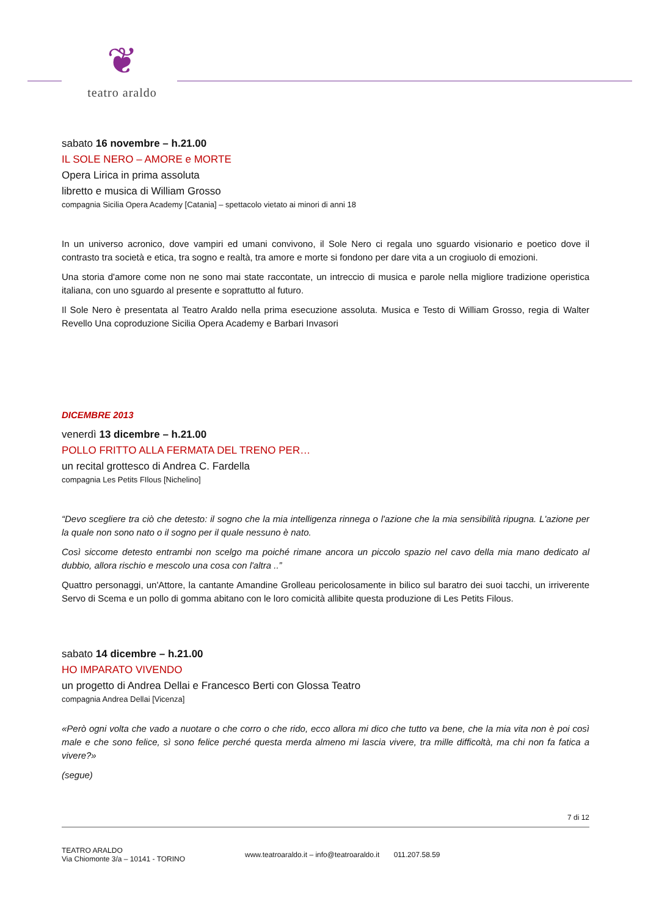❦
teatro araldo
sabato 16 novembre – h.21.00
IL SOLE NERO – AMORE e MORTE
Opera Lirica in prima assoluta
libretto e musica di William Grosso
compagnia Sicilia Opera Academy [Catania] – spettacolo vietato ai minori di anni 18
In un universo acronico, dove vampiri ed umani convivono, il Sole Nero ci regala uno sguardo visionario e poetico dove il contrasto tra società e etica, tra sogno e realtà, tra amore e morte si fondono per dare vita a un crogiuolo di emozioni.
Una storia d'amore come non ne sono mai state raccontate, un intreccio di musica e parole nella migliore tradizione operistica italiana, con uno sguardo al presente e soprattutto al futuro.
Il Sole Nero è presentata al Teatro Araldo nella prima esecuzione assoluta. Musica e Testo di William Grosso, regia di Walter Revello Una coproduzione Sicilia Opera Academy e Barbari Invasori
DICEMBRE 2013
venerdì 13 dicembre – h.21.00
POLLO FRITTO ALLA FERMATA DEL TRENO PER…
un recital grottesco di Andrea C. Fardella
compagnia Les Petits FIlous [Nichelino]
“Devo scegliere tra ciò che detesto: il sogno che la mia intelligenza rinnega o l'azione che la mia sensibilità ripugna. L'azione per la quale non sono nato o il sogno per il quale nessuno è nato.
Così siccome detesto entrambi non scelgo ma poiché rimane ancora un piccolo spazio nel cavo della mia mano dedicato al dubbio, allora rischio e mescolo una cosa con l'altra ..”
Quattro personaggi, un'Attore, la cantante Amandine Grolleau pericolosamente in bilico sul baratro dei suoi tacchi, un irriverente Servo di Scema e un pollo di gomma abitano con le loro comicità allibite questa produzione di Les Petits Filous.
sabato 14 dicembre – h.21.00
HO IMPARATO VIVENDO
un progetto di Andrea Dellai e Francesco Berti con Glossa Teatro
compagnia Andrea Dellai [Vicenza]
«Però ogni volta che vado a nuotare o che corro o che rido, ecco allora mi dico che tutto va bene, che la mia vita non è poi così male e che sono felice, sì sono felice perché questa merda almeno mi lascia vivere, tra mille difficoltà, ma chi non fa fatica a vivere?»
(segue)
7 di 12
TEATRO ARALDO
Via Chiomonte 3/a – 10141 - TORINO
www.teatroaraldo.it – info@teatroaraldo.it 011.207.58.59